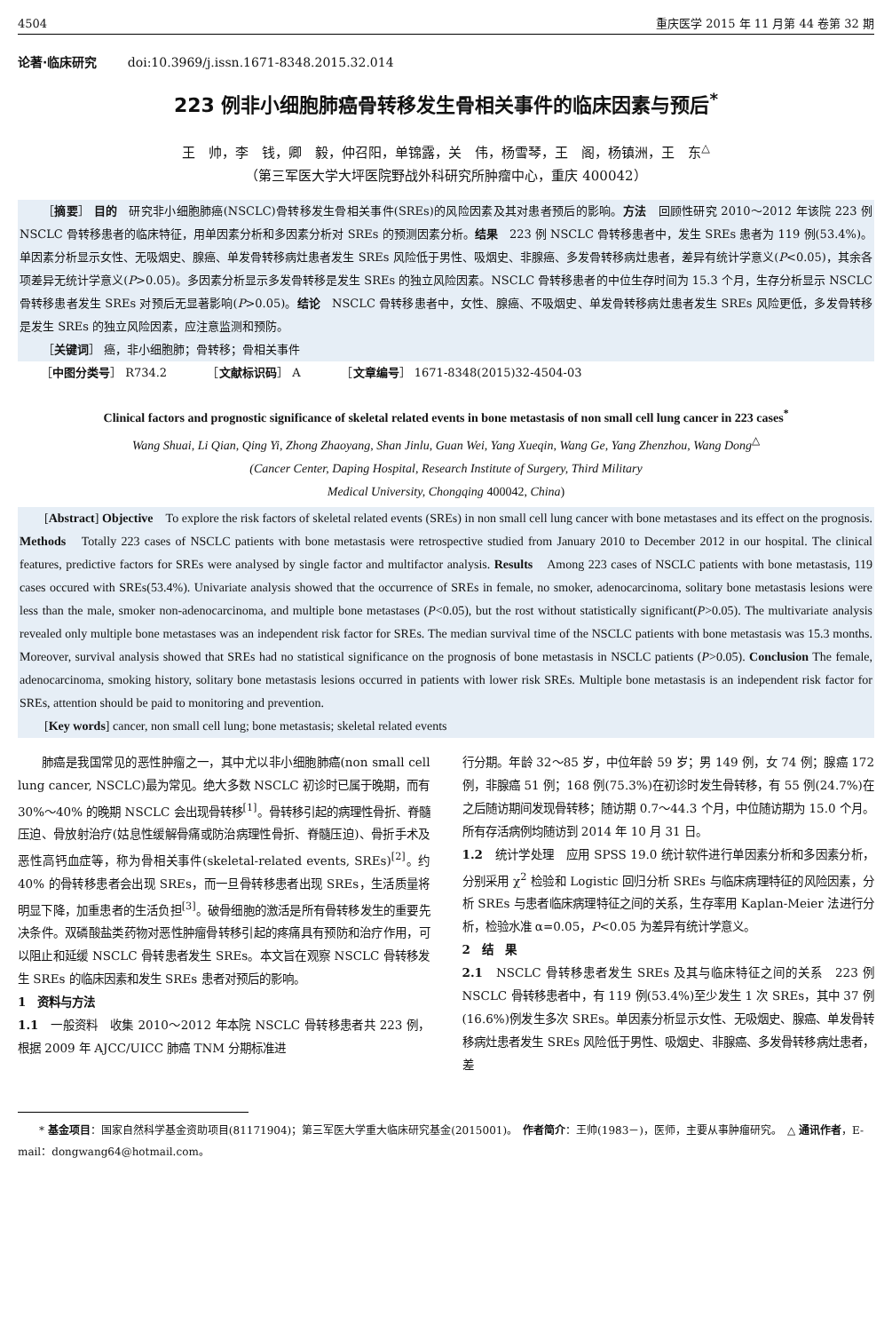4504 重庆医学 2015 年 11 月第 44 卷第 32 期
论著·临床研究 doi:10.3969/j.issn.1671-8348.2015.32.014
223 例非小细胞肺癌骨转移发生骨相关事件的临床因素与预后<sup>*</sup>
王　帅，李　钱，卿　毅，仲召阳，单锦露，关　伟，杨雪琴，王　阁，杨镇洲，王　东<sup>△</sup>
（第三军医大学大坪医院野战外科研究所肿瘤中心，重庆 400042）
［摘要］ 目的　研究非小细胞肺癌(NSCLC)骨转移发生骨相关事件(SREs)的风险因素及其对患者预后的影响。方法　回顾性研究 2010～2012 年该院 223 例 NSCLC 骨转移患者的临床特征，用单因素分析和多因素分析对 SREs 的预测因素分析。结果　223 例 NSCLC 骨转移患者中，发生 SREs 患者为 119 例(53.4%)。单因素分析显示女性、无吸烟史、腺癌、单发骨转移病灶患者发生 SREs 风险低于男性、吸烟史、非腺癌、多发骨转移病灶患者，差异有统计学意义(P<0.05)，其余各项差异无统计学意义(P>0.05)。多因素分析显示多发骨转移是发生 SREs 的独立风险因素。NSCLC 骨转移患者的中位生存时间为 15.3 个月，生存分析显示 NSCLC 骨转移患者发生 SREs 对预后无显著影响(P>0.05)。结论　NSCLC 骨转移患者中，女性、腺癌、不吸烟史、单发骨转移病灶患者发生 SREs 风险更低，多发骨转移是发生 SREs 的独立风险因素，应注意监测和预防。
［关键词］ 癌，非小细胞肺；骨转移；骨相关事件
［中图分类号］ R734.2　　　　［文献标识码］ A　　　　［文章编号］ 1671-8348(2015)32-4504-03
Clinical factors and prognostic significance of skeletal related events in bone metastasis of non small cell lung cancer in 223 cases<sup>*</sup>
Wang Shuai, Li Qian, Qing Yi, Zhong Zhaoyang, Shan Jinlu, Guan Wei, Yang Xueqin, Wang Ge, Yang Zhenzhou, Wang Dong<sup>△</sup>
(Cancer Center, Daping Hospital, Research Institute of Surgery, Third Military
Medical University, Chongqing 400042, China)
[Abstract] Objective　To explore the risk factors of skeletal related events (SREs) in non small cell lung cancer with bone metastases and its effect on the prognosis. Methods　Totally 223 cases of NSCLC patients with bone metastasis were retrospective studied from January 2010 to December 2012 in our hospital. The clinical features, predictive factors for SREs were analysed by single factor and multifactor analysis. Results　Among 223 cases of NSCLC patients with bone metastasis, 119 cases occured with SREs(53.4%). Univariate analysis showed that the occurrence of SREs in female, no smoker, adenocarcinoma, solitary bone metastasis lesions were less than the male, smoker non-adenocarcinoma, and multiple bone metastases (P<0.05), but the rost without statistically significant(P>0.05). The multivariate analysis revealed only multiple bone metastases was an independent risk factor for SREs. The median survival time of the NSCLC patients with bone metastasis was 15.3 months. Moreover, survival analysis showed that SREs had no statistical significance on the prognosis of bone metastasis in NSCLC patients (P>0.05). Conclusion The female, adenocarcinoma, smoking history, solitary bone metastasis lesions occurred in patients with lower risk SREs. Multiple bone metastasis is an independent risk factor for SREs, attention should be paid to monitoring and prevention.
[Key words] cancer, non small cell lung; bone metastasis; skeletal related events
肺癌是我国常见的恶性肿瘤之一，其中尤以非小细胞肺癌(non small cell lung cancer, NSCLC)最为常见。绝大多数 NSCLC 初诊时已属于晚期，而有 30%～40% 的晚期 NSCLC 会出现骨转移<sup>[1]</sup>。骨转移引起的病理性骨折、脊髓压迫、骨放射治疗(姑息性缓解骨痛或防治病理性骨折、脊髓压迫)、骨折手术及恶性高钙血症等，称为骨相关事件(skeletal-related events, SREs)<sup>[2]</sup>。约 40% 的骨转移患者会出现 SREs，而一旦骨转移患者出现 SREs，生活质量将明显下降，加重患者的生活负担<sup>[3]</sup>。破骨细胞的激活是所有骨转移发生的重要先决条件。双磷酸盐类药物对恶性肿瘤骨转移引起的疼痛具有预防和治疗作用，可以阻止和延缓 NSCLC 骨转患者发生 SREs。本文旨在观察 NSCLC 骨转移发生 SREs 的临床因素和发生 SREs 患者对预后的影响。
1　资料与方法
1.1　一般资料　收集 2010～2012 年本院 NSCLC 骨转移患者共 223 例，根据 2009 年 AJCC/UICC 肺癌 TNM 分期标准进
行分期。年龄 32～85 岁，中位年龄 59 岁；男 149 例，女 74 例；腺癌 172 例，非腺癌 51 例；168 例(75.3%)在初诊时发生骨转移，有 55 例(24.7%)在之后随访期间发现骨转移；随访期 0.7～44.3 个月，中位随访期为 15.0 个月。所有存活病例均随访到 2014 年 10 月 31 日。
1.2　统计学处理　应用 SPSS 19.0 统计软件进行单因素分析和多因素分析，分别采用 χ<sup>2</sup> 检验和 Logistic 回归分析 SREs 与临床病理特征的风险因素，分析 SREs 与患者临床病理特征之间的关系，生存率用 Kaplan-Meier 法进行分析，检验水准 α=0.05，P<0.05 为差异有统计学意义。
2　结　果
2.1　NSCLC 骨转移患者发生 SREs 及其与临床特征之间的关系　223 例 NSCLC 骨转移患者中，有 119 例(53.4%)至少发生 1 次 SREs，其中 37 例(16.6%)例发生多次 SREs。单因素分析显示女性、无吸烟史、腺癌、单发骨转移病灶患者发生 SREs 风险低于男性、吸烟史、非腺癌、多发骨转移病灶患者，差
　　* 基金项目：国家自然科学基金资助项目(81171904)；第三军医大学重大临床研究基金(2015001)。　作者简介：王帅(1983－)，医师，主要从事肿瘤研究。　△ 通讯作者，E-mail：dongwang64@hotmail.com。